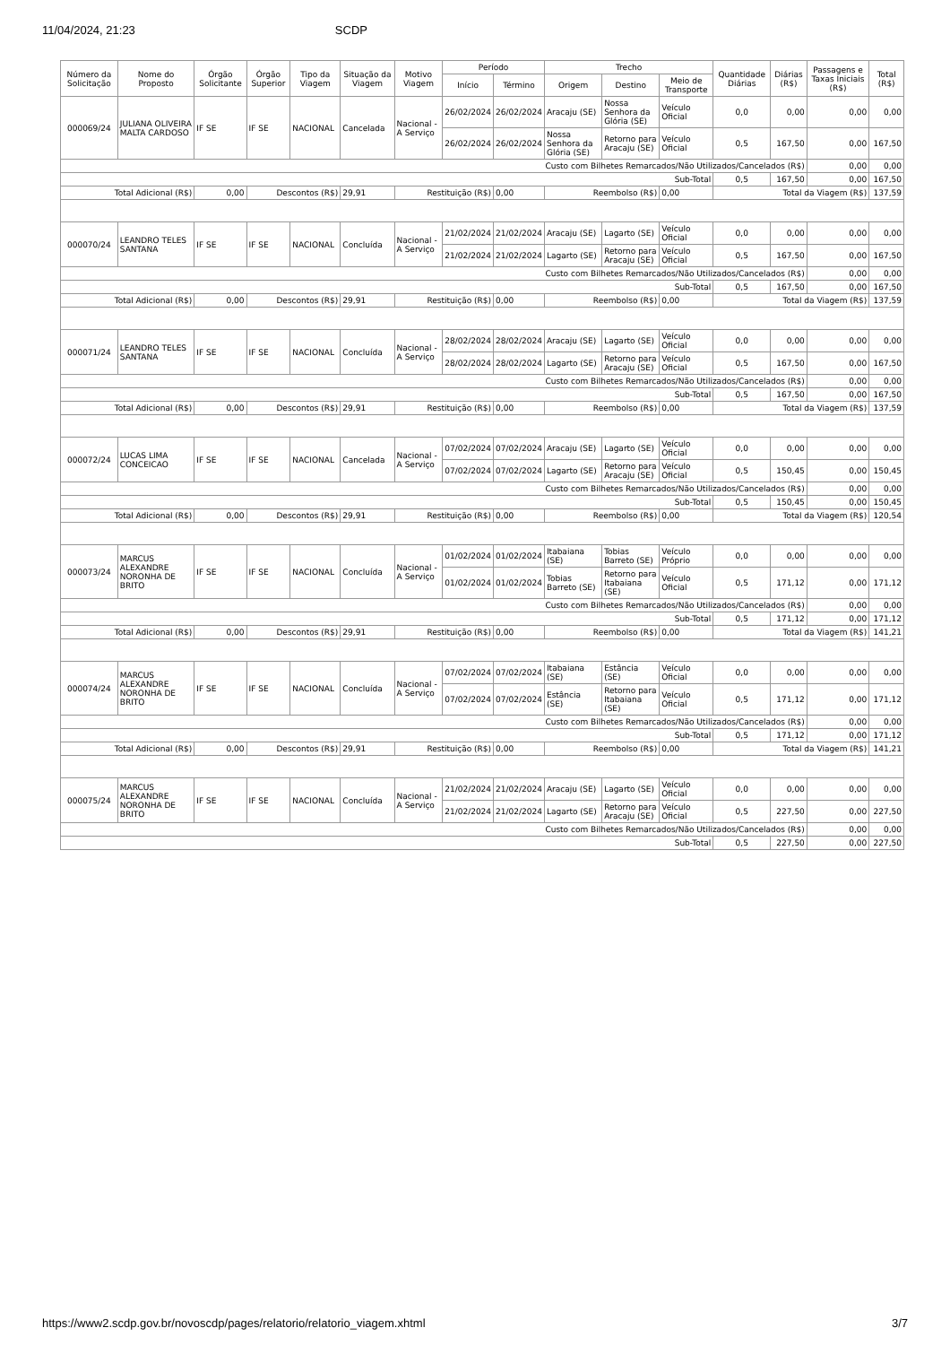11/04/2024, 21:23 SCDP
| Número da Solicitação | Nome do Proposto | Órgão Solicitante | Órgão Superior | Tipo da Viagem | Situação da Viagem | Motivo Viagem | Período | | Trecho | | | Quantidade Diárias | Diárias (R$) | Passagens e Taxas Iniciais (R$) | Total (R$) |
| --- | --- | --- | --- | --- | --- | --- | --- | --- | --- | --- | --- | --- | --- | --- | --- |
| | | | | | | | Início | Término | Origem | Destino | Meio de Transporte | | | | |
| 000069/24 | JULIANA OLIVEIRA MALTA CARDOSO | IF SE | IF SE | NACIONAL | Cancelada | Nacional - A Serviço | 26/02/2024 | 26/02/2024 | Aracaju (SE) | Nossa Senhora da Glória (SE) | Veículo Oficial | 0,0 | 0,00 | 0,00 | 0,00 |
| | | | | | | | 26/02/2024 | 26/02/2024 | Nossa Senhora da Glória (SE) | Retorno para Aracaju (SE) | Veículo Oficial | 0,5 | 167,50 | 0,00 | 167,50 |
| Custo com Bilhetes Remarcados/Não Utilizados/Cancelados (R$) | | | | | | | | | | | | | | 0,00 | 0,00 |
| Sub-Total | | | | | | | | | | | | 0,5 | 167,50 | 0,00 | 167,50 |
| Total Adicional (R$) | | 0,00 | Descontos (R$) | | 29,91 | Restituição (R$) | | 0,00 | Reembolso (R$) | | 0,00 | Total da Viagem (R$) | | | 137,59 |
| 000070/24 | LEANDRO TELES SANTANA | IF SE | IF SE | NACIONAL | Concluída | Nacional - A Serviço | 21/02/2024 | 21/02/2024 | Aracaju (SE) | Lagarto (SE) | Veículo Oficial | 0,0 | 0,00 | 0,00 | 0,00 |
| | | | | | | | 21/02/2024 | 21/02/2024 | Lagarto (SE) | Retorno para Aracaju (SE) | Veículo Oficial | 0,5 | 167,50 | 0,00 | 167,50 |
| Custo com Bilhetes Remarcados/Não Utilizados/Cancelados (R$) | | | | | | | | | | | | | | 0,00 | 0,00 |
| Sub-Total | | | | | | | | | | | | 0,5 | 167,50 | 0,00 | 167,50 |
| Total Adicional (R$) | | 0,00 | Descontos (R$) | | 29,91 | Restituição (R$) | | 0,00 | Reembolso (R$) | | 0,00 | Total da Viagem (R$) | | | 137,59 |
| 000071/24 | LEANDRO TELES SANTANA | IF SE | IF SE | NACIONAL | Concluída | Nacional - A Serviço | 28/02/2024 | 28/02/2024 | Aracaju (SE) | Lagarto (SE) | Veículo Oficial | 0,0 | 0,00 | 0,00 | 0,00 |
| | | | | | | | 28/02/2024 | 28/02/2024 | Lagarto (SE) | Retorno para Aracaju (SE) | Veículo Oficial | 0,5 | 167,50 | 0,00 | 167,50 |
| Custo com Bilhetes Remarcados/Não Utilizados/Cancelados (R$) | | | | | | | | | | | | | | 0,00 | 0,00 |
| Sub-Total | | | | | | | | | | | | 0,5 | 167,50 | 0,00 | 167,50 |
| Total Adicional (R$) | | 0,00 | Descontos (R$) | | 29,91 | Restituição (R$) | | 0,00 | Reembolso (R$) | | 0,00 | Total da Viagem (R$) | | | 137,59 |
| 000072/24 | LUCAS LIMA CONCEICAO | IF SE | IF SE | NACIONAL | Cancelada | Nacional - A Serviço | 07/02/2024 | 07/02/2024 | Aracaju (SE) | Lagarto (SE) | Veículo Oficial | 0,0 | 0,00 | 0,00 | 0,00 |
| | | | | | | | 07/02/2024 | 07/02/2024 | Lagarto (SE) | Retorno para Aracaju (SE) | Veículo Oficial | 0,5 | 150,45 | 0,00 | 150,45 |
| Custo com Bilhetes Remarcados/Não Utilizados/Cancelados (R$) | | | | | | | | | | | | | | 0,00 | 0,00 |
| Sub-Total | | | | | | | | | | | | 0,5 | 150,45 | 0,00 | 150,45 |
| Total Adicional (R$) | | 0,00 | Descontos (R$) | | 29,91 | Restituição (R$) | | 0,00 | Reembolso (R$) | | 0,00 | Total da Viagem (R$) | | | 120,54 |
| 000073/24 | MARCUS ALEXANDRE NORONHA DE BRITO | IF SE | IF SE | NACIONAL | Concluída | Nacional - A Serviço | 01/02/2024 | 01/02/2024 | Itabaiana (SE) | Tobias Barreto (SE) | Veículo Próprio | 0,0 | 0,00 | 0,00 | 0,00 |
| | | | | | | | 01/02/2024 | 01/02/2024 | Tobias Barreto (SE) | Retorno para Itabaiana (SE) | Veículo Oficial | 0,5 | 171,12 | 0,00 | 171,12 |
| Custo com Bilhetes Remarcados/Não Utilizados/Cancelados (R$) | | | | | | | | | | | | | | 0,00 | 0,00 |
| Sub-Total | | | | | | | | | | | | 0,5 | 171,12 | 0,00 | 171,12 |
| Total Adicional (R$) | | 0,00 | Descontos (R$) | | 29,91 | Restituição (R$) | | 0,00 | Reembolso (R$) | | 0,00 | Total da Viagem (R$) | | | 141,21 |
| 000074/24 | MARCUS ALEXANDRE NORONHA DE BRITO | IF SE | IF SE | NACIONAL | Concluída | Nacional - A Serviço | 07/02/2024 | 07/02/2024 | Itabaiana (SE) | Estância (SE) | Veículo Oficial | 0,0 | 0,00 | 0,00 | 0,00 |
| | | | | | | | 07/02/2024 | 07/02/2024 | Estância (SE) | Retorno para Itabaiana (SE) | Veículo Oficial | 0,5 | 171,12 | 0,00 | 171,12 |
| Custo com Bilhetes Remarcados/Não Utilizados/Cancelados (R$) | | | | | | | | | | | | | | 0,00 | 0,00 |
| Sub-Total | | | | | | | | | | | | 0,5 | 171,12 | 0,00 | 171,12 |
| Total Adicional (R$) | | 0,00 | Descontos (R$) | | 29,91 | Restituição (R$) | | 0,00 | Reembolso (R$) | | 0,00 | Total da Viagem (R$) | | | 141,21 |
| 000075/24 | MARCUS ALEXANDRE NORONHA DE BRITO | IF SE | IF SE | NACIONAL | Concluída | Nacional - A Serviço | 21/02/2024 | 21/02/2024 | Aracaju (SE) | Lagarto (SE) | Veículo Oficial | 0,0 | 0,00 | 0,00 | 0,00 |
| | | | | | | | 21/02/2024 | 21/02/2024 | Lagarto (SE) | Retorno para Aracaju (SE) | Veículo Oficial | 0,5 | 227,50 | 0,00 | 227,50 |
| Custo com Bilhetes Remarcados/Não Utilizados/Cancelados (R$) | | | | | | | | | | | | | | 0,00 | 0,00 |
| Sub-Total | | | | | | | | | | | | 0,5 | 227,50 | 0,00 | 227,50 |
https://www2.scdp.gov.br/novoscdp/pages/relatorio/relatorio_viagem.xhtml 3/7